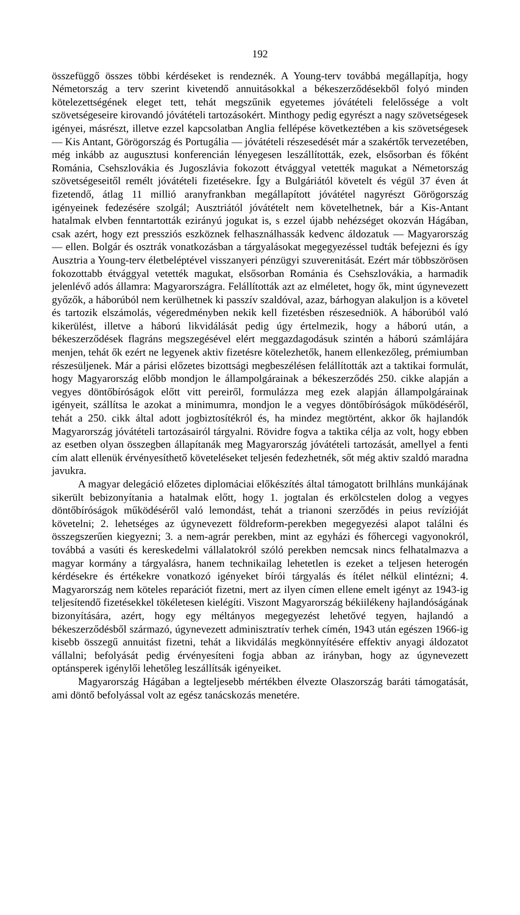192
összefüggő összes többi kérdéseket is rendeznék. A Young-terv továbbá megállapítja, hogy Németország a terv szerint kivetendő annuitásokkal a békeszerződésekből folyó minden kötelezettségének eleget tett, tehát megszűnik egyetemes jóvátételi felelőssége a volt szövetségeseire kirovandó jóvátételi tartozásokért. Minthogy pedig egyrészt a nagy szövetségesek igényei, másrészt, illetve ezzel kapcsolatban Anglia fellépése következté­ben a kis szövetségesek — Kis Antant, Görögország és Portugália — jóvá­tételi részesedését már a szakértők tervezetében, még inkább az augusztusi konferencián lényegesen leszállították, ezek, elsősorban és főként Románia, Csehszlovákia és Jugoszlávia fokozott étvággyal vetették magukat a Német­ország szövetségeseitől remélt jóvátételi fizetésekre. Így a Bulgáriától köve­telt és végül 37 éven át fizetendő, átlag 11 millió aranyfrankban megállapított jóvátétel nagyrészt Görögország igényeinek fedezésére szolgál; Ausztriától jóvátételt nem követelhetnek, bár a Kis-Antant hatalmak elvben fenn­tartották ezirányú jogukat is, s ezzel újabb nehézséget okozván Hágában, csak azért, hogy ezt pressziós eszköznek felhasználhassák kedvenc áldozatuk — Magyarország — ellen. Bolgár és osztrák vonatkozásban a tárgyalásokat megegyezéssel tudták befejezni és így Ausztria a Young-terv életbeléptével visszanyeri pénzügyi szuverenitását. Ezért már többszörösen fokozottabb étvággyal vetették magukat, elsősorban Románia és Csehszlovákia, a harma­dik jelenlévő adós államra: Magyarországra. Felállították azt az elméletet, hogy ők, mint úgynevezett győzők, a háborúból nem kerülhetnek ki passzív szaldóval, azaz, bárhogyan alakuljon is a követel és tartozik elszámolás, végeredményben nekik kell fizetésben részesedniök. A háborúból való kikerülést, illetve a háború likvidálását pedig úgy értelmezik, hogy a háború után, a békeszerződések flagráns megszegésével elért meggazdagodásuk szintén a háború számlájára menjen, tehát ők ezért ne legyenek aktiv fize­tésre kötelezhetők, hanem ellenkezőleg, prémiumban részesüljenek. Már a párisi előzetes bizottsági megbeszélésen felállították azt a taktikai formulát, hogy Magyarország előbb mondjon le állampolgárainak a békeszerződés 250. cikke alapján a vegyes döntőbíróságok előtt vitt pereiről, formulázza meg ezek alapján állampolgárainak igényeit, szállítsa le azokat a minimumra, mondjon le a vegyes döntőbíróságok működéséről, tehát a 250. cikk által adott jogbiztosítékról és, ha mindez megtörtént, akkor ők hajlandók Magyar­ország jóvátételi tartozásairól tárgyalni. Rövidre fogva a taktika célja az volt, hogy ebben az esetben olyan összegben állapítanák meg Magyarország jóvátételi tartozását, amellyel a fenti cím alatt ellenük érvényesíthető követe­léseket teljesén fedezhetnék, sőt még aktiv szaldó maradna javukra.
A magyar delegáció előzetes diplomáciai előkészítés által támogatott brilhláns munkájának sikerült bebizonyítania a hatalmak előtt, hogy 1. jog­talan és erkölcstelen dolog a vegyes döntőbíróságok működéséről való lemondást, tehát a trianoni szerződés in peius revízióját követelni; 2. lehet­séges az úgynevezett földreform-perekben megegyezési alapot találni és összegszerűen kiegyezni; 3. a nem-agrár perekben, mint az egyházi és fő­hercegi vagyonokról, továbbá a vasúti és kereskedelmi vállalatokról szóló perekben nemcsak nincs felhatalmazva a magyar kormány a tárgyalásra, hanem technikailag lehetetlen is ezeket a teljesen heterogén kérdésekre és értékekre vonatkozó igényeket bírói tárgyalás és ítélet nélkül elintézni; 4. Magyarország nem köteles reparációt fizetni, mert az ilyen címen ellene emelt igényt az 1943-ig teljesítendő fizetésekkel tökéletesen kielégíti. Viszont Magyarország békiilékeny hajlandóságának bizonyítására, azért, hogy egy méltányos megegyezést lehetővé tegyen, hajlandó a békeszerződésből szár­mazó, úgynevezett adminisztratív terhek címén, 1943 után egészen 1966-ig kisebb összegű annuitást fizetni, tehát a likvidálás megkönnyítésére effektiv anyagi áldozatot vállalni; befolyását pedig érvényesíteni fogja abban az irányban, hogy az úgynevezett optánsperek igénylői lehetőleg leszállítsák igényeiket.
Magyarország Hágában a legteljesebb mértékben élvezte Olaszország baráti támogatását, ami döntő befolyással volt az egész tanácskozás menetére.